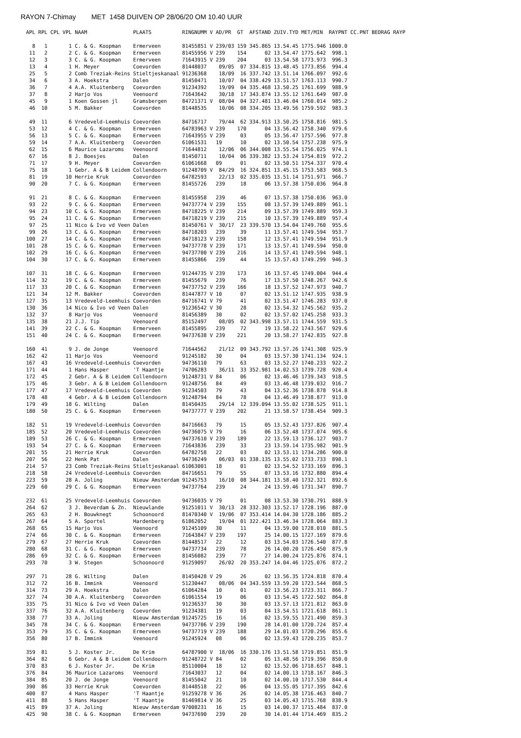RAYON 7-Chimay MET 1458 DUIVEN OP 28/06/20 OM 10.40 UUR
| APL | RPL | CPL | VPL | NAAM | PLAATS | RINGNUMM | V | AD/PR | GT | AFSTAND | ZUIV.TYD | MET/MIN | RAYPNT | CC.PNT | BEDRAG | RAYP |
| --- | --- | --- | --- | --- | --- | --- | --- | --- | --- | --- | --- | --- | --- | --- | --- | --- |
| 8 | 1 | | 1 | C. & G. Koopman | Ermerveen | 81455851 | V | 239/03 | 159 | 345.865 | 13.54.45 | 1775.946 | 1000.0 | | | |
| 11 | 2 | | 2 | C. & G. Koopman | Ermerveen | 81455956 | V | 239 | 154 | 02 | 13.54.47 | 1775.642 | 998.1 | | | |
| 12 | 3 | | 3 | C. & G. Koopman | Ermerveen | 71643915 | V | 239 | 204 | 03 | 13.54.58 | 1773.973 | 996.3 | | | |
| 13 | 4 | | 1 | H. Meyer | Coevorden | 81448037 | | 09/05 | 07 | 334.815 | 13.48.45 | 1773.856 | 994.4 | | | |
| 25 | 5 | | 2 | Comb Treziak-Reins | Stieltjeskanaal | 91236368 | | 18/09 | 16 | 337.742 | 13.51.14 | 1766.097 | 992.6 | | | |
| 34 | 6 | | 3 | A. Hoekstra | Dalen | 81450471 | | 10/07 | 04 | 338.429 | 13.51.57 | 1763.113 | 990.7 | | | |
| 36 | 7 | | 4 | A.A. Kluitenberg | Coevorden | 91234392 | | 19/09 | 04 | 335.468 | 13.50.25 | 1761.699 | 988.9 | | | |
| 37 | 8 | | 2 | Harjo Vos | Veenoord | 71643642 | | 30/18 | 17 | 343.874 | 13.55.12 | 1761.649 | 987.0 | | | |
| 45 | 9 | | 1 | Koen Gossen jl | Gramsbergen | 84721371 | V | 08/04 | 04 | 327.481 | 13.46.04 | 1760.014 | 985.2 | | | |
| 46 | 10 | | 5 | M. Bakker | Coevorden | 81448535 | | 10/06 | 08 | 334.205 | 13.49.56 | 1759.592 | 983.3 | | | |
| 49 | 11 | | 6 | Vredeveld-Leemhuis | Coevorden | 84716717 | | 79/44 | 62 | 334.913 | 13.50.25 | 1758.816 | 981.5 | | | |
| 53 | 12 | | 4 | C. & G. Koopman | Ermerveen | 64783963 | V | 239 | 170 | 04 | 13.56.42 | 1758.340 | 979.6 | | | |
| 56 | 13 | | 5 | C. & G. Koopman | Ermerveen | 71643955 | V | 239 | 03 | 05 | 13.56.47 | 1757.596 | 977.8 | | | |
| 59 | 14 | | 7 | A.A. Kluitenberg | Coevorden | 61061531 | | 19 | 10 | 02 | 13.50.54 | 1757.238 | 975.9 | | | |
| 62 | 15 | | 6 | Maurice Lazaroms | Veenoord | 71644812 | | 12/06 | 06 | 344.008 | 13.55.54 | 1756.025 | 974.1 | | | |
| 67 | 16 | | 8 | J. Boesjes | Dalen | 81450711 | | 10/04 | 06 | 339.382 | 13.53.24 | 1754.819 | 972.2 | | | |
| 71 | 17 | | 9 | H. Meyer | Coevorden | 61061668 | | 09 | 01 | 02 | 13.50.51 | 1754.337 | 970.4 | | | |
| 75 | 18 | | 1 | Gebr. A & B Leidem | Collendoorn | 91248709 | V | 84/29 | 16 | 324.851 | 13.45.15 | 1753.583 | 968.5 | | | |
| 81 | 19 | | 10 | Herrie Kruk | Coevorden | 64782593 | | 22/13 | 02 | 335.035 | 13.51.14 | 1751.971 | 966.7 | | | |
| 90 | 20 | | 7 | C. & G. Koopman | Ermerveen | 81455726 | | 239 | 18 | 06 | 13.57.38 | 1750.036 | 964.8 | | | |
| 91 | 21 | | 8 | C. & G. Koopman | Ermerveen | 81455958 | | 239 | 46 | 07 | 13.57.38 | 1750.036 | 963.0 | | | |
| 93 | 22 | | 9 | C. & G. Koopman | Ermerveen | 94737774 | V | 239 | 155 | 08 | 13.57.39 | 1749.889 | 961.1 | | | |
| 94 | 23 | | 10 | C. & G. Koopman | Ermerveen | 84718225 | V | 239 | 214 | 09 | 13.57.39 | 1749.889 | 959.3 | | | |
| 95 | 24 | | 11 | C. & G. Koopman | Ermerveen | 84718219 | V | 239 | 215 | 10 | 13.57.39 | 1749.889 | 957.4 | | | |
| 97 | 25 | | 11 | Nico & Ivo vd Veen | Dalen | 81450761 | V | 30/17 | 23 | 339.570 | 13.54.04 | 1749.760 | 955.6 | | | |
| 99 | 26 | | 13 | C. & G. Koopman | Ermerveen | 84718203 | | 239 | 39 | 11 | 13.57.41 | 1749.594 | 953.7 | | | |
| 100 | 27 | | 14 | C. & G. Koopman | Ermerveen | 84718123 | V | 239 | 158 | 12 | 13.57.41 | 1749.594 | 951.9 | | | |
| 101 | 28 | | 15 | C. & G. Koopman | Ermerveen | 94737778 | V | 239 | 171 | 13 | 13.57.41 | 1749.594 | 950.0 | | | |
| 102 | 29 | | 16 | C. & G. Koopman | Ermerveen | 94737700 | V | 239 | 216 | 14 | 13.57.41 | 1749.594 | 948.1 | | | |
| 104 | 30 | | 17 | C. & G. Koopman | Ermerveen | 81455866 | | 239 | 44 | 15 | 13.57.43 | 1749.299 | 946.3 | | | |
| 107 | 31 | | 18 | C. & G. Koopman | Ermerveen | 91244735 | V | 239 | 173 | 16 | 13.57.45 | 1749.004 | 944.4 | | | |
| 114 | 32 | | 19 | C. & G. Koopman | Ermerveen | 81455679 | | 239 | 76 | 17 | 13.57.50 | 1748.267 | 942.6 | | | |
| 117 | 33 | | 20 | C. & G. Koopman | Ermerveen | 94737752 | V | 239 | 166 | 18 | 13.57.52 | 1747.973 | 940.7 | | | |
| 121 | 34 | | 12 | M. Bakker | Coevorden | 81447877 | V | 10 | 07 | 02 | 13.51.12 | 1747.935 | 938.9 | | | |
| 127 | 35 | | 13 | Vredeveld-Leemhuis | Coevorden | 84716741 | V | 79 | 41 | 02 | 13.51.47 | 1746.283 | 937.0 | | | |
| 130 | 36 | | 14 | Nico & Ivo vd Veen | Dalen | 91236542 | V | 30 | 28 | 02 | 13.54.32 | 1745.562 | 935.2 | | | |
| 132 | 37 | | 8 | Harjo Vos | Veenoord | 81456389 | | 30 | 02 | 02 | 13.57.02 | 1745.258 | 933.3 | | | |
| 135 | 38 | | 21 | J.J. Tip | Veenoord | 85152497 | | 08/05 | 02 | 343.998 | 13.57.11 | 1744.559 | 931.5 | | | |
| 141 | 39 | | 22 | C. & G. Koopman | Ermerveen | 81455895 | | 239 | 72 | 19 | 13.58.22 | 1743.567 | 929.6 | | | |
| 151 | 40 | | 24 | C. & G. Koopman | Ermerveen | 94737638 | V | 239 | 221 | 20 | 13.58.27 | 1742.835 | 927.8 | | | |
| 160 | 41 | | 9 | J. de Jonge | Veenoord | 71644562 | | 21/12 | 09 | 343.792 | 13.57.26 | 1741.308 | 925.9 | | | |
| 162 | 42 | | 11 | Harjo Vos | Veenoord | 91245182 | | 30 | 04 | 03 | 13.57.30 | 1741.134 | 924.1 | | | |
| 167 | 43 | | 16 | Vredeveld-Leemhuis | Coevorden | 94736110 | | 79 | 63 | 03 | 13.52.27 | 1740.233 | 922.2 | | | |
| 171 | 44 | | 1 | Hans Hasper | 'T Haantje | 74706283 | | 36/11 | 33 | 352.981 | 14.02.53 | 1739.728 | 920.4 | | | |
| 172 | 45 | | 2 | Gebr. A & B Leidem | Collendoorn | 91248731 | V | 84 | 06 | 02 | 13.46.46 | 1739.343 | 918.5 | | | |
| 175 | 46 | | 3 | Gebr. A & B Leidem | Collendoorn | 91248756 | | 84 | 49 | 03 | 13.46.48 | 1739.032 | 916.7 | | | |
| 177 | 47 | | 17 | Vredeveld-Leemhuis | Coevorden | 91234503 | | 79 | 43 | 04 | 13.52.36 | 1738.878 | 914.8 | | | |
| 178 | 48 | | 4 | Gebr. A & B Leidem | Collendoorn | 91248794 | | 84 | 78 | 04 | 13.46.49 | 1738.877 | 913.0 | | | |
| 179 | 49 | | 18 | G. Wilting | Dalen | 81450435 | | 29/14 | 12 | 339.094 | 13.55.02 | 1738.525 | 911.1 | | | |
| 180 | 50 | | 25 | C. & G. Koopman | Ermerveen | 94737777 | V | 239 | 202 | 21 | 13.58.57 | 1738.454 | 909.3 | | | |
| 182 | 51 | | 19 | Vredeveld-Leemhuis | Coevorden | 84716663 | | 79 | 15 | 05 | 13.52.43 | 1737.826 | 907.4 | | | |
| 185 | 52 | | 20 | Vredeveld-Leemhuis | Coevorden | 94736075 | V | 79 | 16 | 06 | 13.52.48 | 1737.074 | 905.6 | | | |
| 189 | 53 | | 26 | C. & G. Koopman | Ermerveen | 94737610 | V | 239 | 189 | 22 | 13.59.13 | 1736.127 | 903.7 | | | |
| 193 | 54 | | 27 | C. & G. Koopman | Ermerveen | 71643836 | | 239 | 33 | 23 | 13.59.14 | 1735.982 | 901.9 | | | |
| 201 | 55 | | 21 | Herrie Kruk | Coevorden | 64782758 | | 22 | 03 | 02 | 13.53.11 | 1734.286 | 900.0 | | | |
| 207 | 56 | | 22 | Henk Pat | Dalen | 94736249 | | 06/03 | 01 | 338.135 | 13.55.02 | 1733.733 | 898.1 | | | |
| 214 | 57 | | 23 | Comb Treziak-Reins | Stieltjeskanaal | 61063001 | | 18 | 01 | 02 | 13.54.52 | 1733.169 | 896.3 | | | |
| 218 | 58 | | 24 | Vredeveld-Leemhuis | Coevorden | 84716651 | | 79 | 55 | 07 | 13.53.16 | 1732.880 | 894.4 | | | |
| 223 | 59 | | 28 | A. Joling | Nieuw Amsterdam | 91245753 | | 16/10 | 08 | 344.181 | 13.58.40 | 1732.321 | 892.6 | | | |
| 229 | 60 | | 29 | C. & G. Koopman | Ermerveen | 94737764 | | 239 | 24 | 24 | 13.59.46 | 1731.347 | 890.7 | | | |
| 232 | 61 | | 25 | Vredeveld-Leemhuis | Coevorden | 94736035 | V | 79 | 01 | 08 | 13.53.30 | 1730.791 | 888.9 | | | |
| 264 | 62 | | 3 | J. Beverdam & Zn. | Nieuwlande | 91251011 | V | 30/13 | 28 | 332.303 | 13.52.17 | 1728.196 | 887.0 | | | |
| 265 | 63 | | 2 | H. Bouwknegt | Schoonoord | 81470340 | V | 19/06 | 07 | 353.414 | 14.04.30 | 1728.186 | 885.2 | | | |
| 267 | 64 | | 5 | A. Sportel | Hardenberg | 61862052 | | 19/04 | 01 | 322.421 | 13.46.34 | 1728.064 | 883.3 | | | |
| 268 | 65 | | 15 | Harjo Vos | Veenoord | 91245109 | | 30 | 11 | 04 | 13.59.00 | 1728.010 | 881.5 | | | |
| 274 | 66 | | 30 | C. & G. Koopman | Ermerveen | 71643847 | V | 239 | 197 | 25 | 14.00.15 | 1727.169 | 879.6 | | | |
| 279 | 67 | | 27 | Herrie Kruk | Coevorden | 81448517 | | 22 | 12 | 03 | 13.54.03 | 1726.540 | 877.8 | | | |
| 280 | 68 | | 31 | C. & G. Koopman | Ermerveen | 94737734 | | 239 | 78 | 26 | 14.00.20 | 1726.450 | 875.9 | | | |
| 286 | 69 | | 32 | C. & G. Koopman | Ermerveen | 81456082 | | 239 | 77 | 27 | 14.00.24 | 1725.876 | 874.1 | | | |
| 293 | 70 | | 3 | W. Stegen | Schoonoord | 91259097 | | 26/02 | 20 | 353.247 | 14.04.46 | 1725.076 | 872.2 | | | |
| 297 | 71 | | 28 | G. Wilting | Dalen | 81450428 | V | 29 | 26 | 02 | 13.56.35 | 1724.818 | 870.4 | | | |
| 312 | 72 | | 16 | B. Immink | Veenoord | 51230447 | | 08/06 | 04 | 343.559 | 13.59.20 | 1723.544 | 868.5 | | | |
| 314 | 73 | | 29 | A. Hoekstra | Dalen | 61064284 | | 10 | 01 | 02 | 13.56.23 | 1723.311 | 866.7 | | | |
| 327 | 74 | | 30 | A.A. Kluitenberg | Coevorden | 61061554 | | 19 | 06 | 03 | 13.54.45 | 1722.502 | 864.8 | | | |
| 335 | 75 | | 31 | Nico & Ivo vd Veen | Dalen | 91236537 | | 30 | 30 | 03 | 13.57.13 | 1721.812 | 863.0 | | | |
| 337 | 76 | | 32 | A.A. Kluitenberg | Coevorden | 91234381 | | 19 | 03 | 04 | 13.54.51 | 1721.618 | 861.1 | | | |
| 338 | 77 | | 33 | A. Joling | Nieuw Amsterdam | 91245725 | | 16 | 16 | 02 | 13.59.55 | 1721.490 | 859.3 | | | |
| 345 | 78 | | 34 | C. & G. Koopman | Ermerveen | 94737706 | V | 239 | 190 | 28 | 14.01.00 | 1720.724 | 857.4 | | | |
| 353 | 79 | | 35 | C. & G. Koopman | Ermerveen | 94737719 | V | 239 | 188 | 29 | 14.01.03 | 1720.296 | 855.6 | | | |
| 356 | 80 | | 17 | B. Immink | Veenoord | 91245924 | | 08 | 06 | 02 | 13.59.43 | 1720.235 | 853.7 | | | |
| 359 | 81 | | 5 | J. Koster Jr. | De Krim | 64787900 | V | 18/06 | 16 | 330.176 | 13.51.58 | 1719.851 | 851.9 | | | |
| 364 | 82 | | 6 | Gebr. A & B Leidem | Collendoorn | 91248722 | V | 84 | 02 | 05 | 13.48.56 | 1719.396 | 850.0 | | | |
| 370 | 83 | | 6 | J. Koster Jr. | De Krim | 85110004 | | 18 | 12 | 02 | 13.52.06 | 1718.657 | 848.1 | | | |
| 376 | 84 | | 36 | Maurice Lazaroms | Veenoord | 71643037 | | 12 | 04 | 02 | 14.00.13 | 1718.167 | 846.3 | | | |
| 384 | 85 | | 20 | J. de Jonge | Veenoord | 81455042 | | 21 | 10 | 02 | 14.00.10 | 1717.530 | 844.4 | | | |
| 390 | 86 | | 33 | Herrie Kruk | Coevorden | 81448518 | | 22 | 06 | 04 | 13.55.05 | 1717.395 | 842.6 | | | |
| 400 | 87 | | 4 | Hans Hasper | 'T Haantje | 91259278 | V | 36 | 26 | 02 | 14.05.38 | 1716.463 | 840.7 | | | |
| 411 | 88 | | 5 | Hans Hasper | 'T Haantje | 81469814 | V | 36 | 25 | 03 | 14.05.43 | 1715.768 | 838.9 | | | |
| 415 | 89 | | 37 | A. Joling | Nieuw Amsterdam | 97008231 | | 16 | 15 | 03 | 14.00.37 | 1715.484 | 837.0 | | | |
| 425 | 90 | | 38 | C. & G. Koopman | Ermerveen | 94737690 | | 239 | 20 | 30 | 14.01.44 | 1714.469 | 835.2 | | | |